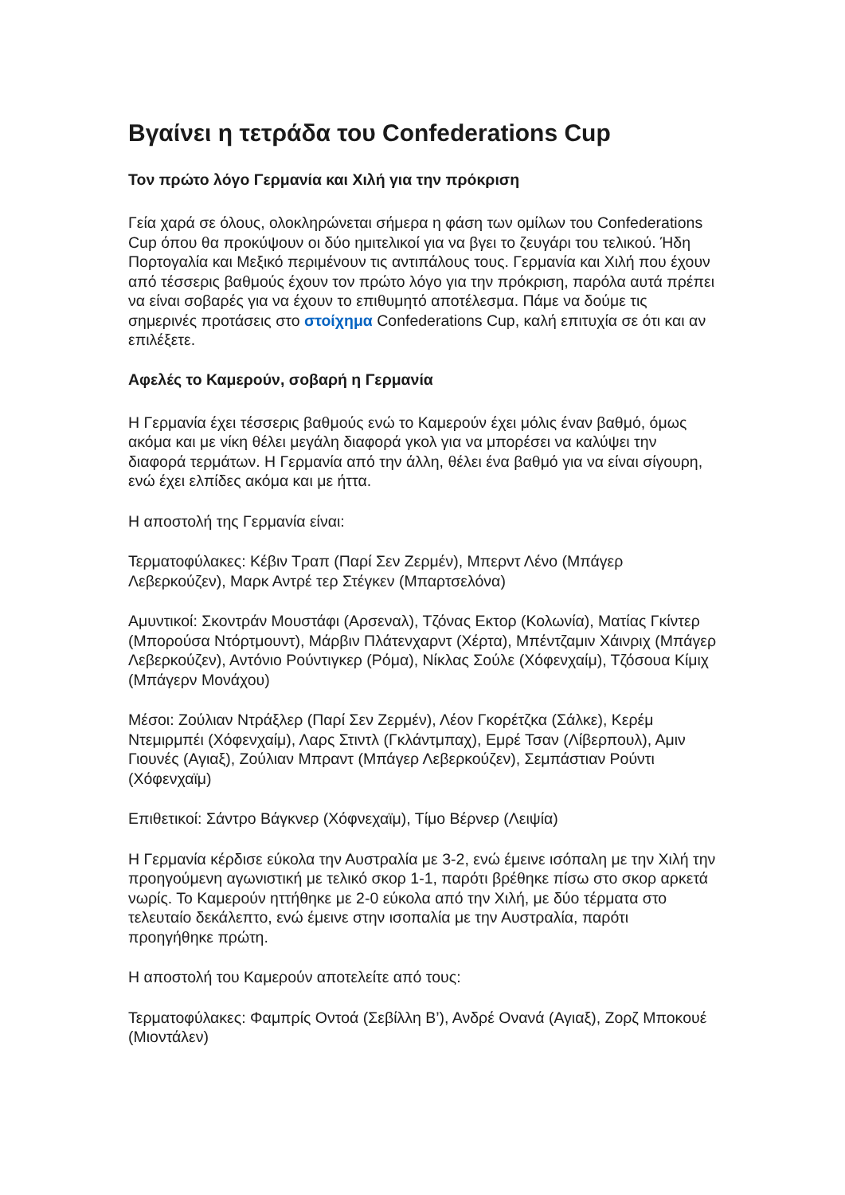Βγαίνει η τετράδα του Confederations Cup
Τον πρώτο λόγο Γερμανία και Χιλή για την πρόκριση
Γεία χαρά σε όλους, ολοκληρώνεται σήμερα η φάση των ομίλων του Confederations Cup όπου θα προκύψουν οι δύο ημιτελικοί για να βγει το ζευγάρι του τελικού. Ήδη Πορτογαλία και Μεξικό περιμένουν τις αντιπάλους τους. Γερμανία και Χιλή που έχουν από τέσσερις βαθμούς έχουν τον πρώτο λόγο για την πρόκριση, παρόλα αυτά πρέπει να είναι σοβαρές για να έχουν το επιθυμητό αποτέλεσμα. Πάμε να δούμε τις σημερινές προτάσεις στο στοίχημα Confederations Cup, καλή επιτυχία σε ότι και αν επιλέξετε.
Αφελές το Καμερούν, σοβαρή η Γερμανία
Η Γερμανία έχει τέσσερις βαθμούς ενώ το Καμερούν έχει μόλις έναν βαθμό, όμως ακόμα και με νίκη θέλει μεγάλη διαφορά γκολ για να μπορέσει να καλύψει την διαφορά τερμάτων. Η Γερμανία από την άλλη, θέλει ένα βαθμό για να είναι σίγουρη, ενώ έχει ελπίδες ακόμα και με ήττα.
Η αποστολή της Γερμανία είναι:
Τερματοφύλακες: Κέβιν Τραπ (Παρί Σεν Ζερμέν), Μπερντ Λένο (Μπάγερ Λεβερκούζεν), Μαρκ Αντρέ τερ Στέγκεν (Μπαρτσελόνα)
Αμυντικοί: Σκοντράν Μουστάφι (Αρσεναλ), Τζόνας Εκτορ (Κολωνία), Ματίας Γκίντερ (Μπορούσα Ντόρτμουντ), Μάρβιν Πλάτενχαρντ (Χέρτα), Μπέντζαμιν Χάινριχ (Μπάγερ Λεβερκούζεν), Αντόνιο Ρούντιγκερ (Ρόμα), Νίκλας Σούλε (Χόφενχαίμ), Τζόσουα Κίμιχ (Μπάγερν Μονάχου)
Μέσοι: Ζούλιαν Ντράξλερ (Παρί Σεν Ζερμέν), Λέον Γκορέτζκα (Σάλκε), Κερέμ Ντεμιρμπέι (Χόφενχαίμ), Λαρς Στιντλ (Γκλάντμπαχ), Εμρέ Τσαν (Λίβερπουλ), Αμιν Γιουνές (Αγιαξ), Ζούλιαν Μπραντ (Μπάγερ Λεβερκούζεν), Σεμπάστιαν Ρούντι (Χόφενχαϊμ)
Επιθετικοί: Σάντρο Βάγκνερ (Χόφνεχαϊμ), Τίμο Βέρνερ (Λειψία)
Η Γερμανία κέρδισε εύκολα την Αυστραλία με 3-2, ενώ έμεινε ισόπαλη με την Χιλή την προηγούμενη αγωνιστική με τελικό σκορ 1-1, παρότι βρέθηκε πίσω στο σκορ αρκετά νωρίς. Το Καμερούν ηττήθηκε με 2-0 εύκολα από την Χιλή, με δύο τέρματα στο τελευταίο δεκάλεπτο, ενώ έμεινε στην ισοπαλία με την Αυστραλία, παρότι προηγήθηκε πρώτη.
Η αποστολή του Καμερούν αποτελείτε από τους:
Τερματοφύλακες: Φαμπρίς Οντοά (Σεβίλλη Β’), Ανδρέ Ονανά (Αγιαξ), Ζορζ Μποκουέ (Μιοντάλεν)